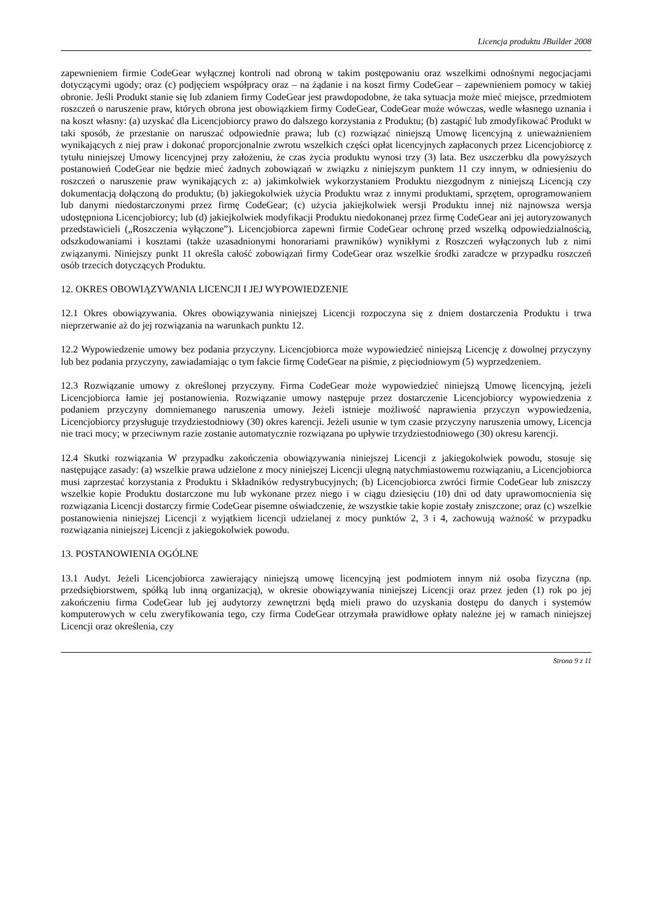Licencja produktu JBuilder 2008
zapewnieniem firmie CodeGear wyłącznej kontroli nad obroną w takim postępowaniu oraz wszelkimi odnośnymi negocjacjami dotyczącymi ugody; oraz (c) podjęciem współpracy oraz – na żądanie i na koszt firmy CodeGear – zapewnieniem pomocy w takiej obronie. Jeśli Produkt stanie się lub zdaniem firmy CodeGear jest prawdopodobne, że taka sytuacja może mieć miejsce, przedmiotem roszczeń o naruszenie praw, których obrona jest obowiązkiem firmy CodeGear, CodeGear może wówczas, wedle własnego uznania i na koszt własny: (a) uzyskać dla Licencjobiorcy prawo do dalszego korzystania z Produktu; (b) zastąpić lub zmodyfikować Produkt w taki sposób, że przestanie on naruszać odpowiednie prawa; lub (c) rozwiązać niniejszą Umowę licencyjną z unieważnieniem wynikających z niej praw i dokonać proporcjonalnie zwrotu wszelkich części opłat licencyjnych zapłaconych przez Licencjobiorcę z tytułu niniejszej Umowy licencyjnej przy założeniu, że czas życia produktu wynosi trzy (3) lata. Bez uszczerbku dla powyższych postanowień CodeGear nie będzie mieć żadnych zobowiązań w związku z niniejszym punktem 11 czy innym, w odniesieniu do roszczeń o naruszenie praw wynikających z: a) jakimkolwiek wykorzystaniem Produktu niezgodnym z niniejszą Licencją czy dokumentacją dołączoną do produktu; (b) jakiegokolwiek użycia Produktu wraz z innymi produktami, sprzętem, oprogramowaniem lub danymi niedostarczonymi przez firmę CodeGear; (c) użycia jakiejkolwiek wersji Produktu innej niż najnowsza wersja udostępniona Licencjobiorcy; lub (d) jakiejkolwiek modyfikacji Produktu niedokonanej przez firmę CodeGear ani jej autoryzowanych przedstawicieli („Roszczenia wyłączone”). Licencjobiorca zapewni firmie CodeGear ochronę przed wszelką odpowiedzialnością, odszkodowaniami i kosztami (także uzasadnionymi honorariami prawników) wynikłymi z Roszczeń wyłączonych lub z nimi związanymi. Niniejszy punkt 11 określa całość zobowiązań firmy CodeGear oraz wszelkie środki zaradcze w przypadku roszczeń osób trzecich dotyczących Produktu.
12. OKRES OBOWIĄZYWANIA LICENCJI I JEJ WYPOWIEDZENIE
12.1 Okres obowiązywania. Okres obowiązywania niniejszej Licencji rozpoczyna się z dniem dostarczenia Produktu i trwa nieprzerwanie aż do jej rozwiązania na warunkach punktu 12.
12.2 Wypowiedzenie umowy bez podania przyczyny. Licencjobiorca może wypowiedzieć niniejszą Licencję z dowolnej przyczyny lub bez podania przyczyny, zawiadamiając o tym fakcie firmę CodeGear na piśmie, z pięciodniowym (5) wyprzedzeniem.
12.3 Rozwiązanie umowy z określonej przyczyny. Firma CodeGear może wypowiedzieć niniejszą Umowę licencyjną, jeżeli Licencjobiorca łamie jej postanowienia. Rozwiązanie umowy następuje przez dostarczenie Licencjobiorcy wypowiedzenia z podaniem przyczyny domniemanego naruszenia umowy. Jeżeli istnieje możliwość naprawienia przyczyn wypowiedzenia, Licencjobiorcy przysługuje trzydziestodniowy (30) okres karencji. Jeżeli usunie w tym czasie przyczyny naruszenia umowy, Licencja nie traci mocy; w przeciwnym razie zostanie automatycznie rozwiązana po upływie trzydziestodniowego (30) okresu karencji.
12.4 Skutki rozwiązania W przypadku zakończenia obowiązywania niniejszej Licencji z jakiegokolwiek powodu, stosuje się następujące zasady: (a) wszelkie prawa udzielone z mocy niniejszej Licencji ulegną natychmiastowemu rozwiązaniu, a Licencjobiorca musi zaprzestać korzystania z Produktu i Składników redystrybucyjnych; (b) Licencjobiorca zwróci firmie CodeGear lub zniszczy wszelkie kopie Produktu dostarczone mu lub wykonane przez niego i w ciągu dziesięciu (10) dni od daty uprawomocnienia się rozwiązania Licencji dostarczy firmie CodeGear pisemne oświadczenie, że wszystkie takie kopie zostały zniszczone; oraz (c) wszelkie postanowienia niniejszej Licencji z wyjątkiem licencji udzielanej z mocy punktów 2, 3 i 4, zachowują ważność w przypadku rozwiązania niniejszej Licencji z jakiegokolwiek powodu.
13. POSTANOWIENIA OGÓLNE
13.1 Audyt. Jeżeli Licencjobiorca zawierający niniejszą umowę licencyjną jest podmiotem innym niż osoba fizyczna (np. przedsiębiorstwem, spółką lub inną organizacją), w okresie obowiązywania niniejszej Licencji oraz przez jeden (1) rok po jej zakończeniu firma CodeGear lub jej audytorzy zewnętrzni będą mieli prawo do uzyskania dostępu do danych i systemów komputerowych w celu zweryfikowania tego, czy firma CodeGear otrzymała prawidłowe opłaty należne jej w ramach niniejszej Licencji oraz określenia, czy
Strona 9 z 11